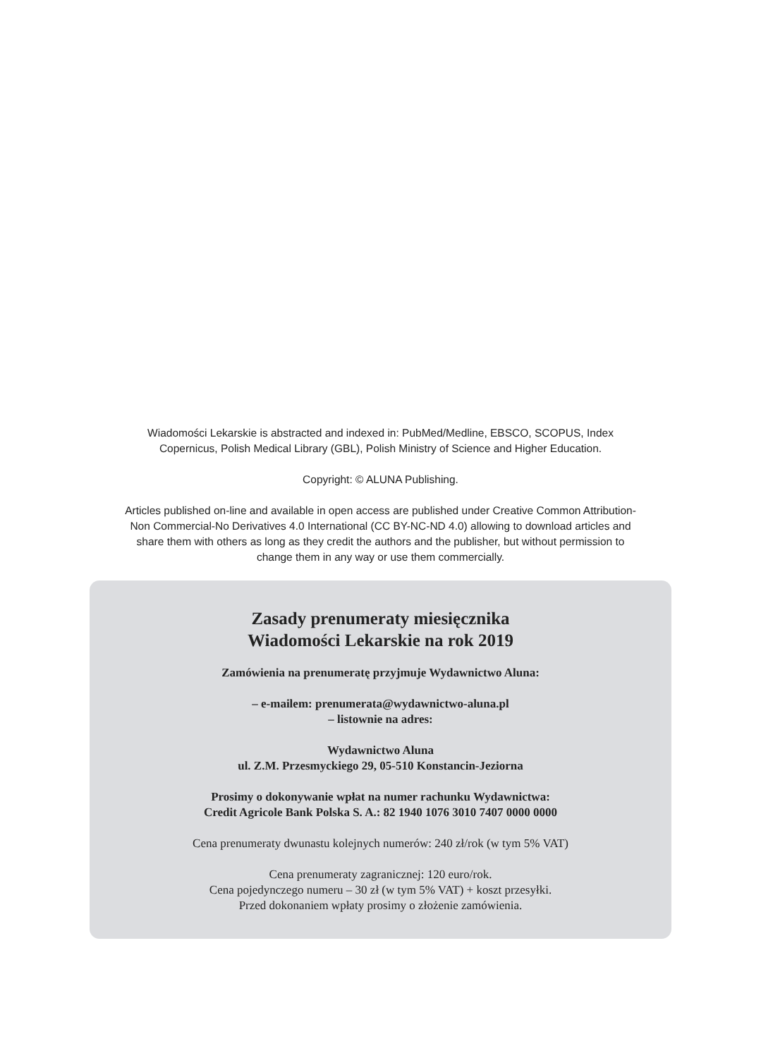Wiadomości Lekarskie is abstracted and indexed in: PubMed/Medline, EBSCO, SCOPUS, Index Copernicus, Polish Medical Library (GBL), Polish Ministry of Science and Higher Education.
Copyright: © ALUNA Publishing.
Articles published on-line and available in open access are published under Creative Common Attribution-Non Commercial-No Derivatives 4.0 International (CC BY-NC-ND 4.0) allowing to download articles and share them with others as long as they credit the authors and the publisher, but without permission to change them in any way or use them commercially.
Zasady prenumeraty miesięcznika
Wiadomości Lekarskie na rok 2019
Zamówienia na prenumeratę przyjmuje Wydawnictwo Aluna:
– e-mailem: prenumerata@wydawnictwo-aluna.pl
– listownie na adres:
Wydawnictwo Aluna
ul. Z.M. Przesmyckiego 29, 05-510 Konstancin-Jeziorna
Prosimy o dokonywanie wpłat na numer rachunku Wydawnictwa:
Credit Agricole Bank Polska S. A.: 82 1940 1076 3010 7407 0000 0000
Cena prenumeraty dwunastu kolejnych numerów: 240 zł/rok (w tym 5% VAT)
Cena prenumeraty zagranicznej: 120 euro/rok.
Cena pojedynczego numeru – 30 zł (w tym 5% VAT) + koszt przesyłki.
Przed dokonaniem wpłaty prosimy o złożenie zamówienia.